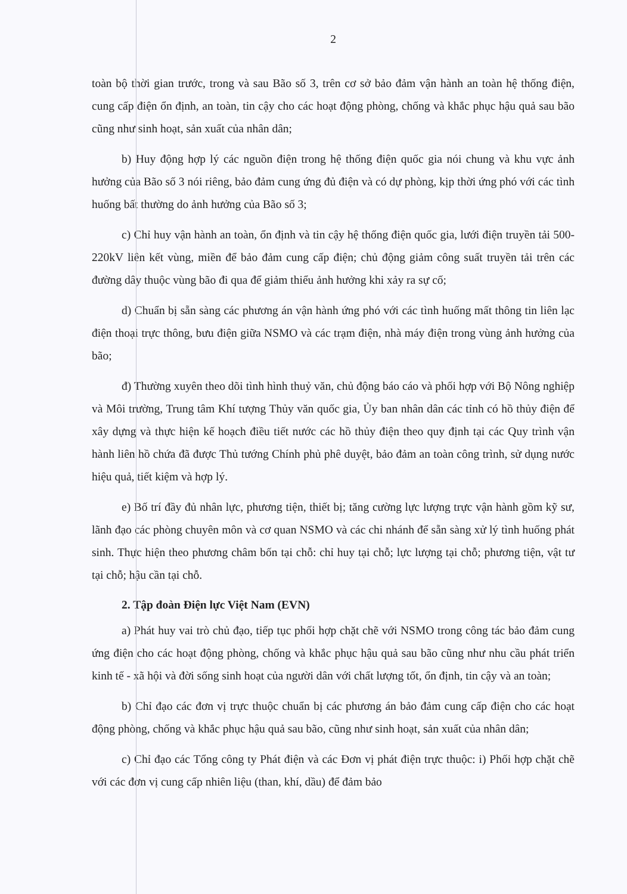2
toàn bộ thời gian trước, trong và sau Bão số 3, trên cơ sở bảo đảm vận hành an toàn hệ thống điện, cung cấp điện ổn định, an toàn, tin cậy cho các hoạt động phòng, chống và khắc phục hậu quả sau bão cũng như sinh hoạt, sản xuất của nhân dân;
b) Huy động hợp lý các nguồn điện trong hệ thống điện quốc gia nói chung và khu vực ảnh hưởng của Bão số 3 nói riêng, bảo đảm cung ứng đủ điện và có dự phòng, kịp thời ứng phó với các tình huống bất thường do ảnh hưởng của Bão số 3;
c) Chỉ huy vận hành an toàn, ổn định và tin cậy hệ thống điện quốc gia, lưới điện truyền tải 500-220kV liên kết vùng, miền để bảo đảm cung cấp điện; chủ động giảm công suất truyền tải trên các đường dây thuộc vùng bão đi qua để giảm thiểu ảnh hưởng khi xảy ra sự cố;
d) Chuẩn bị sẵn sàng các phương án vận hành ứng phó với các tình huống mất thông tin liên lạc điện thoại trực thông, bưu điện giữa NSMO và các trạm điện, nhà máy điện trong vùng ảnh hưởng của bão;
đ) Thường xuyên theo dõi tình hình thuỷ văn, chủ động báo cáo và phối hợp với Bộ Nông nghiệp và Môi trường, Trung tâm Khí tượng Thủy văn quốc gia, Ủy ban nhân dân các tỉnh có hồ thủy điện để xây dựng và thực hiện kế hoạch điều tiết nước các hồ thủy điện theo quy định tại các Quy trình vận hành liên hồ chứa đã được Thủ tướng Chính phủ phê duyệt, bảo đảm an toàn công trình, sử dụng nước hiệu quả, tiết kiệm và hợp lý.
e) Bố trí đầy đủ nhân lực, phương tiện, thiết bị; tăng cường lực lượng trực vận hành gồm kỹ sư, lãnh đạo các phòng chuyên môn và cơ quan NSMO và các chi nhánh để sẵn sàng xử lý tình huống phát sinh. Thực hiện theo phương châm bốn tại chỗ: chỉ huy tại chỗ; lực lượng tại chỗ; phương tiện, vật tư tại chỗ; hậu cần tại chỗ.
2. Tập đoàn Điện lực Việt Nam (EVN)
a) Phát huy vai trò chủ đạo, tiếp tục phối hợp chặt chẽ với NSMO trong công tác bảo đảm cung ứng điện cho các hoạt động phòng, chống và khắc phục hậu quả sau bão cũng như nhu cầu phát triển kinh tế - xã hội và đời sống sinh hoạt của người dân với chất lượng tốt, ổn định, tin cậy và an toàn;
b) Chỉ đạo các đơn vị trực thuộc chuẩn bị các phương án bảo đảm cung cấp điện cho các hoạt động phòng, chống và khắc phục hậu quả sau bão, cũng như sinh hoạt, sản xuất của nhân dân;
c) Chỉ đạo các Tổng công ty Phát điện và các Đơn vị phát điện trực thuộc: i) Phối hợp chặt chẽ với các đơn vị cung cấp nhiên liệu (than, khí, dầu) để đảm bảo